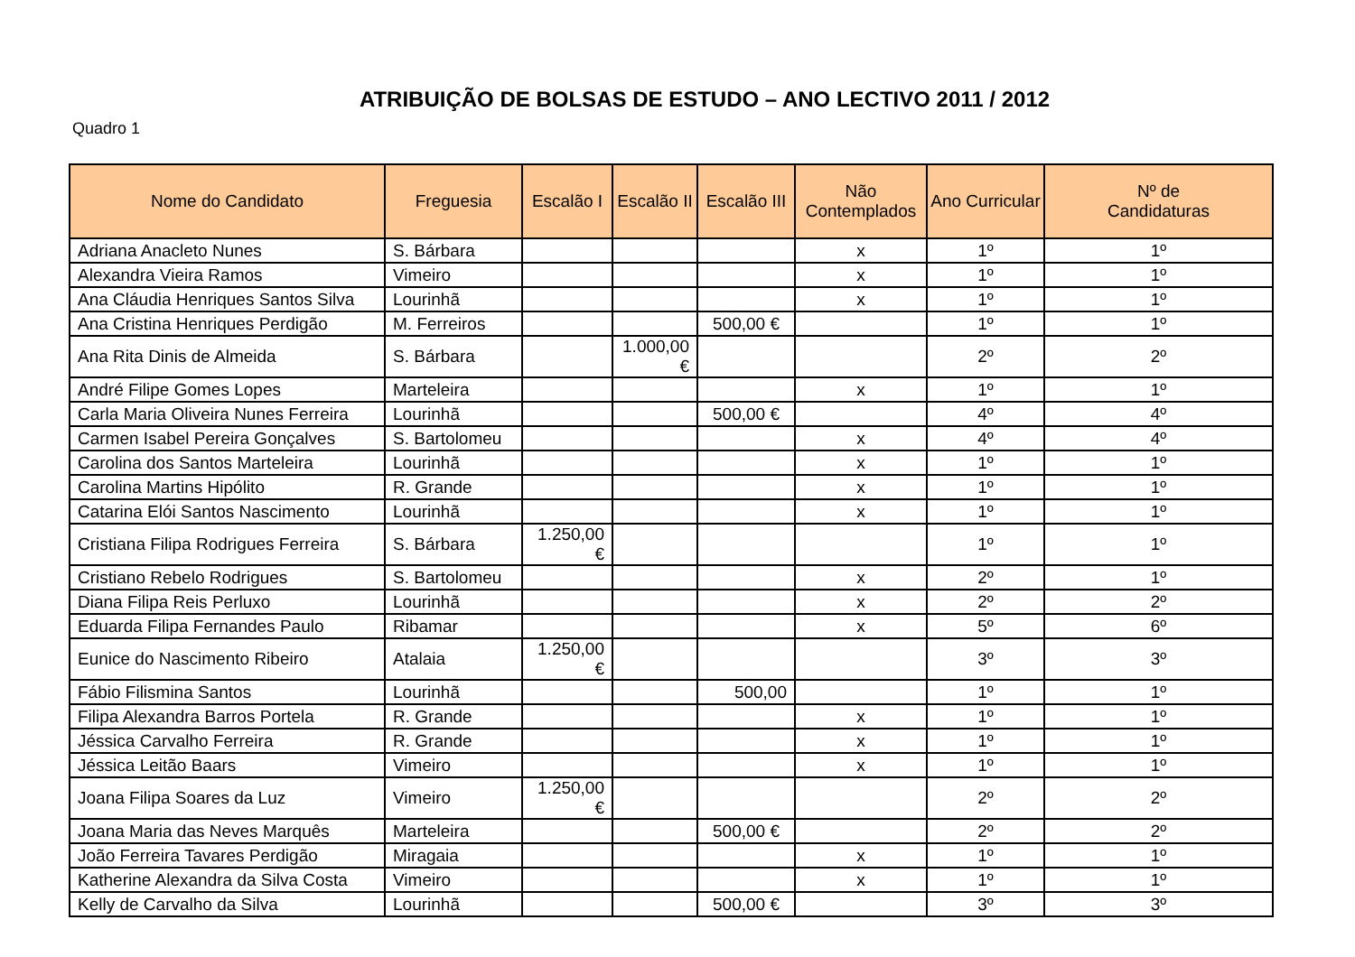ATRIBUIÇÃO DE BOLSAS DE ESTUDO – ANO LECTIVO 2011 / 2012
Quadro 1
| Nome do Candidato | Freguesia | Escalão I | Escalão II | Escalão III | Não Contemplados | Ano Curricular | Nº de Candidaturas |
| --- | --- | --- | --- | --- | --- | --- | --- |
| Adriana Anacleto Nunes | S. Bárbara | | | | x | 1º | 1º |
| Alexandra Vieira Ramos | Vimeiro | | | | x | 1º | 1º |
| Ana Cláudia Henriques Santos Silva | Lourinhã | | | | x | 1º | 1º |
| Ana Cristina Henriques Perdigão | M. Ferreiros | | | 500,00 € | | 1º | 1º |
| Ana Rita Dinis de Almeida | S. Bárbara | | 1.000,00 € | | | 2º | 2º |
| André Filipe Gomes Lopes | Marteleira | | | | x | 1º | 1º |
| Carla Maria Oliveira Nunes Ferreira | Lourinhã | | | 500,00 € | | 4º | 4º |
| Carmen Isabel Pereira Gonçalves | S. Bartolomeu | | | | x | 4º | 4º |
| Carolina dos Santos Marteleira | Lourinhã | | | | x | 1º | 1º |
| Carolina Martins Hipólito | R. Grande | | | | x | 1º | 1º |
| Catarina Elói Santos Nascimento | Lourinhã | | | | x | 1º | 1º |
| Cristiana Filipa Rodrigues Ferreira | S. Bárbara | 1.250,00 € | | | | 1º | 1º |
| Cristiano Rebelo Rodrigues | S. Bartolomeu | | | | x | 2º | 1º |
| Diana Filipa Reis Perluxo | Lourinhã | | | | x | 2º | 2º |
| Eduarda Filipa Fernandes Paulo | Ribamar | | | | x | 5º | 6º |
| Eunice do Nascimento Ribeiro | Atalaia | 1.250,00 € | | | | 3º | 3º |
| Fábio Filismina Santos | Lourinhã | | | 500,00 | | 1º | 1º |
| Filipa Alexandra Barros Portela | R. Grande | | | | x | 1º | 1º |
| Jéssica Carvalho Ferreira | R. Grande | | | | x | 1º | 1º |
| Jéssica Leitão Baars | Vimeiro | | | | x | 1º | 1º |
| Joana Filipa Soares da Luz | Vimeiro | 1.250,00 € | | | | 2º | 2º |
| Joana Maria das Neves Marquês | Marteleira | | | 500,00 € | | 2º | 2º |
| João Ferreira Tavares Perdigão | Miragaia | | | | x | 1º | 1º |
| Katherine Alexandra da Silva Costa | Vimeiro | | | | x | 1º | 1º |
| Kelly de Carvalho da Silva | Lourinhã | | | 500,00 € | | 3º | 3º |